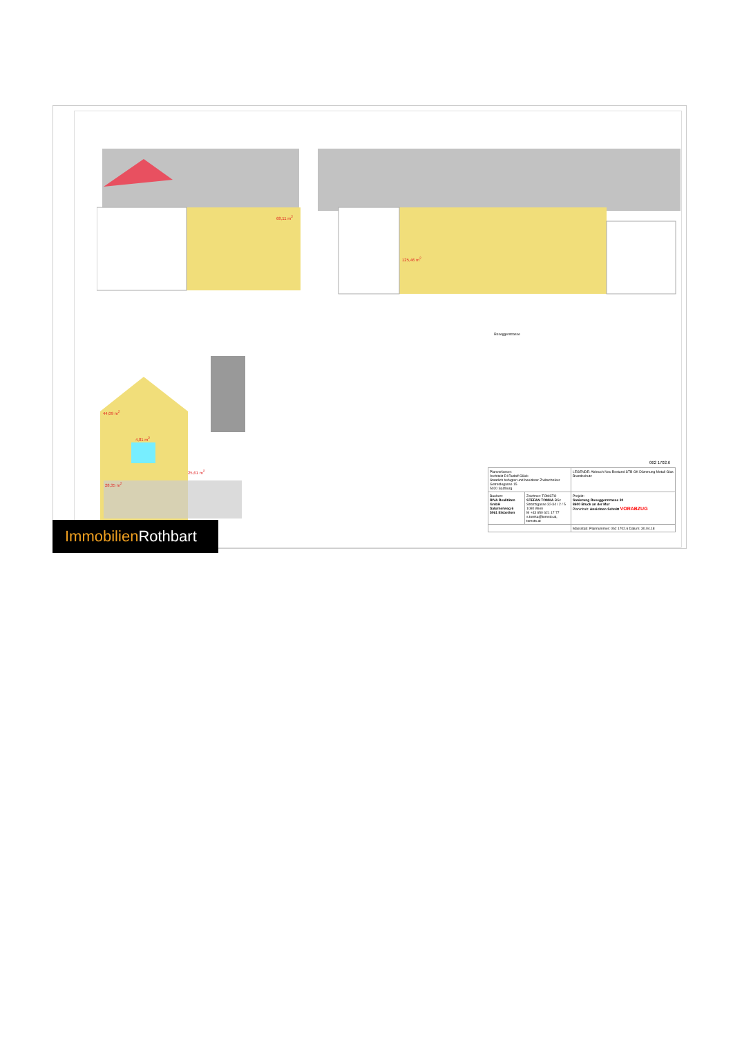68,11 m<sup>2</sup>
125,46 m<sup>2</sup>
Roseggerstrasse
44,09 m<sup>2</sup>
4,81 m<sup>2</sup>
25,61 m<sup>2</sup>
28,35 m<sup>2</sup>
062 1702.6
| Planverfasser: Architekt DI Rudolf Glück Staatlich befugter und beeideter Ziviltechniker Getreidegasse 15 5020 Salzburg | | LEGENDE: Abbruch Neu Bestand STB GK Dämmung Metall Glas Brandschutz |
| Bauherr: RIVA Realitäten GmbH Salurnerweg 6 5061 Elsbethen | Zeichner: TOMSTO STEFAN TOMKA BSc Strozzigasse 32-34 / 2 / 5 1080 Wien M +43 650 621 17 77 s.tomka@tomsto.at, tomsto.at | Projekt: Sanierung Roseggerstrasse 30 8600 Bruck an der Mur Planinhalt: Ansichten Schnitt VORABZUG |
| | | Massstab: Plannummer: 062 1702.6 Datum: 30.04.18 |
Immobilien Rothbart